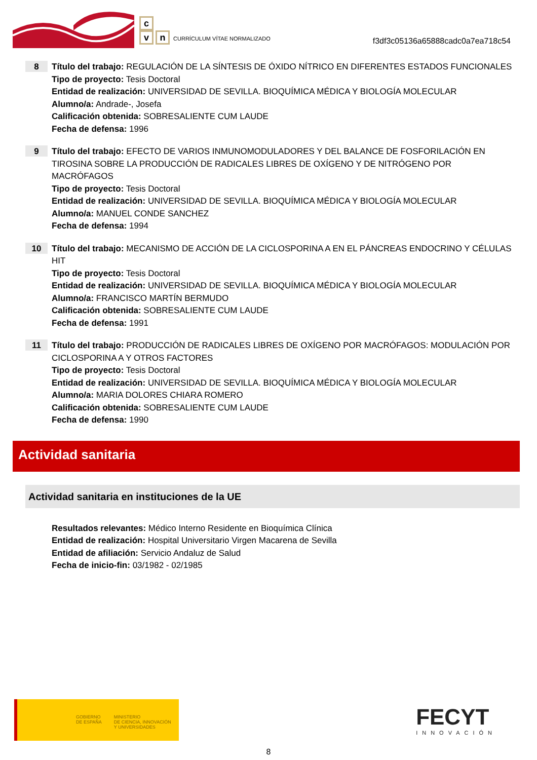c
vn CURRÍCULUM VÍTAE NORMALIZADO
f3df3c05136a65888cadc0a7ea718c54
8
Título del trabajo: REGULACIÓN DE LA SÍNTESIS DE ÓXIDO NÍTRICO EN DIFERENTES ESTADOS FUNCIONALES
Tipo de proyecto: Tesis Doctoral
Entidad de realización: UNIVERSIDAD DE SEVILLA. BIOQUÍMICA MÉDICA Y BIOLOGÍA MOLECULAR
Alumno/a: Andrade-, Josefa
Calificación obtenida: SOBRESALIENTE CUM LAUDE
Fecha de defensa: 1996
9
Título del trabajo: EFECTO DE VARIOS INMUNOMODULADORES Y DEL BALANCE DE FOSFORILACIÓN EN TIROSINA SOBRE LA PRODUCCIÓN DE RADICALES LIBRES DE OXÍGENO Y DE NITRÓGENO POR MACRÓFAGOS
Tipo de proyecto: Tesis Doctoral
Entidad de realización: UNIVERSIDAD DE SEVILLA. BIOQUÍMICA MÉDICA Y BIOLOGÍA MOLECULAR
Alumno/a: MANUEL CONDE SANCHEZ
Fecha de defensa: 1994
10
Título del trabajo: MECANISMO DE ACCIÓN DE LA CICLOSPORINA A EN EL PÁNCREAS ENDOCRINO Y CÉLULAS HIT
Tipo de proyecto: Tesis Doctoral
Entidad de realización: UNIVERSIDAD DE SEVILLA. BIOQUÍMICA MÉDICA Y BIOLOGÍA MOLECULAR
Alumno/a: FRANCISCO MARTÍN BERMUDO
Calificación obtenida: SOBRESALIENTE CUM LAUDE
Fecha de defensa: 1991
11
Título del trabajo: PRODUCCIÓN DE RADICALES LIBRES DE OXÍGENO POR MACRÓFAGOS: MODULACIÓN POR CICLOSPORINA A Y OTROS FACTORES
Tipo de proyecto: Tesis Doctoral
Entidad de realización: UNIVERSIDAD DE SEVILLA. BIOQUÍMICA MÉDICA Y BIOLOGÍA MOLECULAR
Alumno/a: MARIA DOLORES CHIARA ROMERO
Calificación obtenida: SOBRESALIENTE CUM LAUDE
Fecha de defensa: 1990
Actividad sanitaria
Actividad sanitaria en instituciones de la UE
Resultados relevantes: Médico Interno Residente en Bioquímica Clínica
Entidad de realización: Hospital Universitario Virgen Macarena de Sevilla
Entidad de afiliación: Servicio Andaluz de Salud
Fecha de inicio-fin: 03/1982 - 02/1985
GOBIERNO
DE ESPAÑA
MINISTERIO
DE CIENCIA, INNOVACIÓN
Y UNIVERSIDADES
FECYT
INNOVACIÓN
8